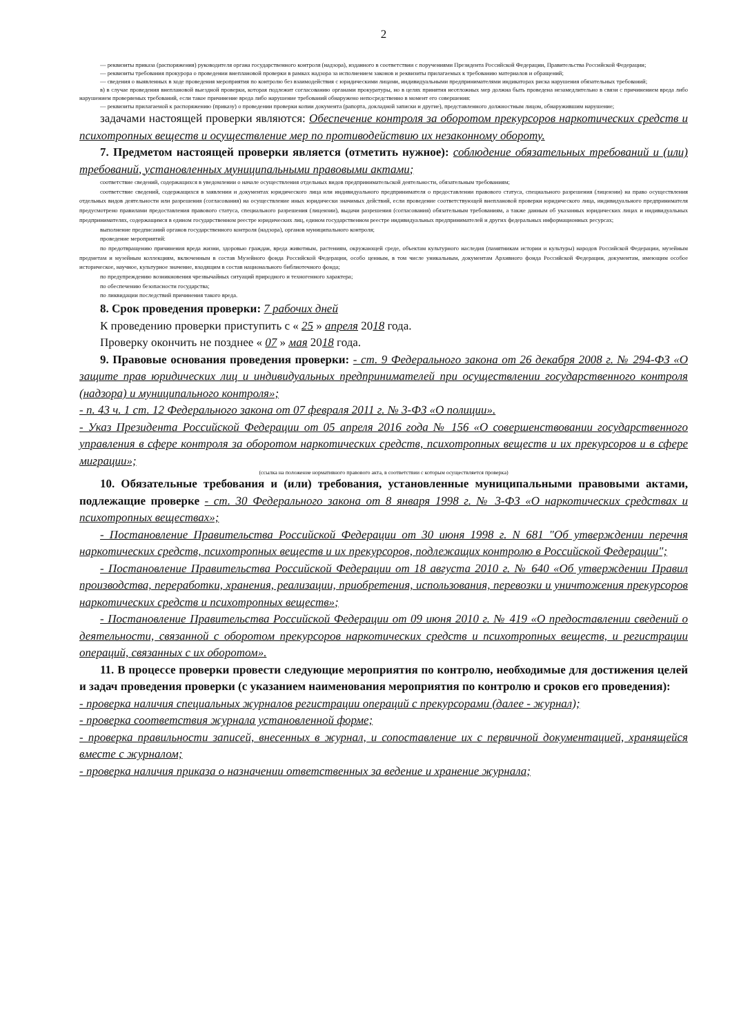2
— реквизиты приказа (распоряжения) руководителя органа государственного контроля (надзора), изданного в соответствии с поручениями Президента Российской Федерации, Правительства Российской Федерации;
— реквизиты требования прокурора о проведении внеплановой проверки в рамках надзора за исполнением законов и реквизиты прилагаемых к требованию материалов и обращений;
— сведения о выявленных в ходе проведения мероприятия по контролю без взаимодействия с юридическими лицами, индивидуальными предпринимателями индикаторах риска нарушения обязательных требований;
в) в случае проведения внеплановой выездной проверки, которая подлежит согласованию органами прокуратуры, но в целях принятия неотложных мер должна быть проведена незамедлительно в связи с причинением вреда либо нарушением проверяемых требований, если такое причинение вреда либо нарушение требований обнаружено непосредственно в момент его совершения:
— реквизиты прилагаемой к распоряжению (приказу) о проведении проверки копии документа (рапорта, докладной записки и другие), представленного должностным лицом, обнаружившим нарушение;
задачами настоящей проверки являются: Обеспечение контроля за оборотом прекурсоров наркотических средств и психотропных веществ и осуществление мер по противодействию их незаконному обороту.
7. Предметом настоящей проверки является (отметить нужное): соблюдение обязательных требований и (или) требований, установленных муниципальными правовыми актами;
соответствие сведений, содержащихся в уведомлении о начале осуществления отдельных видов предпринимательской деятельности, обязательным требованиям;
соответствие сведений, содержащихся в заявлении и документах юридического лица или индивидуального предпринимателя о предоставлении правового статуса, специального разрешения (лицензии) на право осуществления отдельных видов деятельности или разрешения (согласования) на осуществление иных юридически значимых действий, если проведение соответствующей внеплановой проверки юридического лица, индивидуального предпринимателя предусмотрено правилами предоставления правового статуса, специального разрешения (лицензии), выдачи разрешения (согласования) обязательным требованиям, а также данным об указанных юридических лицах и индивидуальных предпринимателях, содержащимся в едином государственном реестре юридических лиц, едином государственном реестре индивидуальных предпринимателей и других федеральных информационных ресурсах;
выполнение предписаний органов государственного контроля (надзора), органов муниципального контроля;
проведение мероприятий:
по предотвращению причинения вреда жизни, здоровью граждан, вреда животным, растениям, окружающей среде, объектам культурного наследия (памятникам истории и культуры) народов Российской Федерации, музейным предметам и музейным коллекциям, включенным в состав Музейного фонда Российской Федерации, особо ценным, в том числе уникальным, документам Архивного фонда Российской Федерации, документам, имеющим особое историческое, научное, культурное значение, входящим в состав национального библиотечного фонда;
по предупреждению возникновения чрезвычайных ситуаций природного и техногенного характера;
по обеспечению безопасности государства;
по ликвидации последствий причинения такого вреда.
8. Срок проведения проверки: 7 рабочих дней
К проведению проверки приступить с « 25 » апреля 2018 года.
Проверку окончить не позднее « 07 » мая 2018 года.
9. Правовые основания проведения проверки: - ст. 9 Федерального закона от 26 декабря 2008 г. № 294-ФЗ «О защите прав юридических лиц и индивидуальных предпринимателей при осуществлении государственного контроля (надзора) и муниципального контроля»;
- п. 43 ч. 1 ст. 12 Федерального закона от 07 февраля 2011 г. № 3-ФЗ «О полиции».
- Указ Президента Российской Федерации от 05 апреля 2016 года № 156 «О совершенствовании государственного управления в сфере контроля за оборотом наркотических средств, психотропных веществ и их прекурсоров и в сфере миграции»;
(ссылка на положение нормативного правового акта, в соответствии с которым осуществляется проверка)
10. Обязательные требования и (или) требования, установленные муниципальными правовыми актами, подлежащие проверке - ст. 30 Федерального закона от 8 января 1998 г. № 3-ФЗ «О наркотических средствах и психотропных веществах»;
- Постановление Правительства Российской Федерации от 30 июня 1998 г. N 681 "Об утверждении перечня наркотических средств, психотропных веществ и их прекурсоров, подлежащих контролю в Российской Федерации";
- Постановление Правительства Российской Федерации от 18 августа 2010 г. № 640 «Об утверждении Правил производства, переработки, хранения, реализации, приобретения, использования, перевозки и уничтожения прекурсоров наркотических средств и психотропных веществ»;
- Постановление Правительства Российской Федерации от 09 июня 2010 г. № 419 «О предоставлении сведений о деятельности, связанной с оборотом прекурсоров наркотических средств и психотропных веществ, и регистрации операций, связанных с их оборотом».
11. В процессе проверки провести следующие мероприятия по контролю, необходимые для достижения целей и задач проведения проверки (с указанием наименования мероприятия по контролю и сроков его проведения):
- проверка наличия специальных журналов регистрации операций с прекурсорами (далее - журнал);
- проверка соответствия журнала установленной форме;
- проверка правильности записей, внесенных в журнал, и сопоставление их с первичной документацией, хранящейся вместе с журналом;
- проверка наличия приказа о назначении ответственных за ведение и хранение журнала;